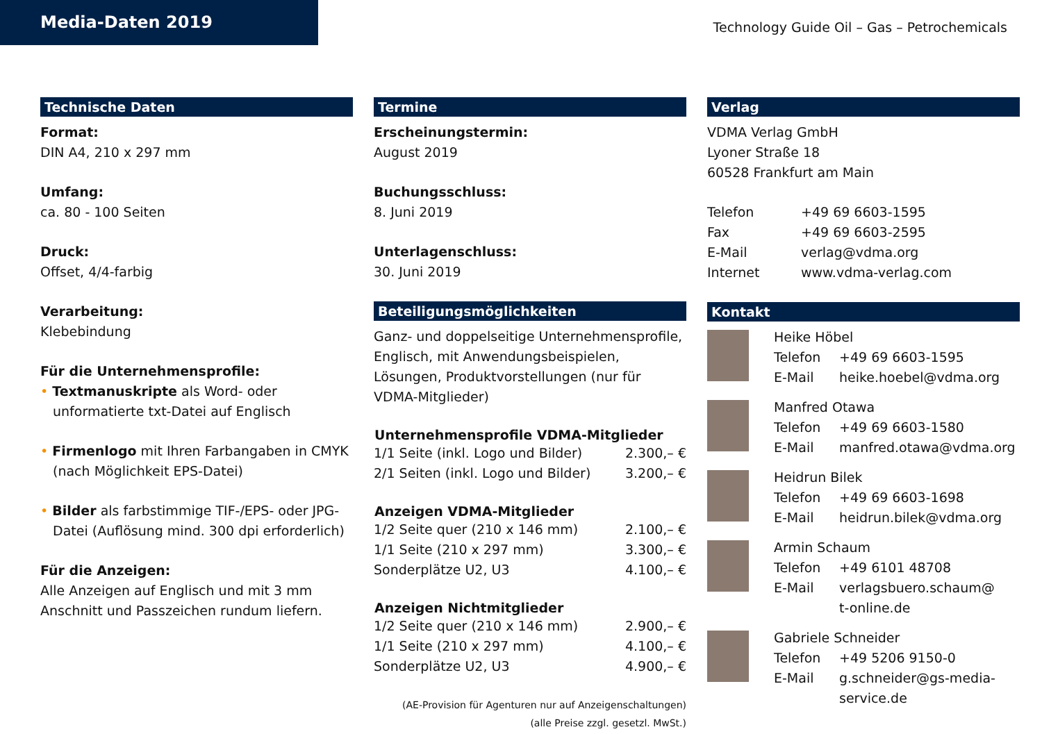Media-Daten 2019
Technology Guide Oil – Gas – Petrochemicals
Technische Daten
Format:
DIN A4, 210 x 297 mm
Umfang:
ca. 80 - 100 Seiten
Druck:
Offset, 4/4-farbig
Verarbeitung:
Klebebindung
Für die Unternehmensprofile:
• Textmanuskripte als Word- oder unformatierte txt-Datei auf Englisch
• Firmenlogo mit Ihren Farbangaben in CMYK (nach Möglichkeit EPS-Datei)
• Bilder als farbstimmige TIF-/EPS- oder JPG-Datei (Auflösung mind. 300 dpi erforderlich)
Für die Anzeigen:
Alle Anzeigen auf Englisch und mit 3 mm Anschnitt und Passzeichen rundum liefern.
Termine
Erscheinungstermin:
August 2019
Buchungsschluss:
8. Juni 2019
Unterlagenschluss:
30. Juni 2019
Beteiligungsmöglichkeiten
Ganz- und doppelseitige Unternehmensprofile, Englisch, mit Anwendungsbeispielen, Lösungen, Produktvorstellungen (nur für VDMA-Mitglieder)
| Unternehmensprofile VDMA-Mitglieder | |
| --- | --- |
| 1/1 Seite (inkl. Logo und Bilder) | 2.300,– € |
| 2/1 Seiten (inkl. Logo und Bilder) | 3.200,– € |
| Anzeigen VDMA-Mitglieder | |
| --- | --- |
| 1/2 Seite quer (210 x 146 mm) | 2.100,– € |
| 1/1 Seite (210 x 297 mm) | 3.300,– € |
| Sonderplätze U2, U3 | 4.100,– € |
| Anzeigen Nichtmitglieder | |
| --- | --- |
| 1/2 Seite quer (210 x 146 mm) | 2.900,– € |
| 1/1 Seite (210 x 297 mm) | 4.100,– € |
| Sonderplätze U2, U3 | 4.900,– € |
(AE-Provision für Agenturen nur auf Anzeigenschaltungen)
(alle Preise zzgl. gesetzl. MwSt.)
Verlag
VDMA Verlag GmbH
Lyoner Straße 18
60528 Frankfurt am Main
| Telefon | +49 69 6603-1595 |
| Fax | +49 69 6603-2595 |
| E-Mail | verlag@vdma.org |
| Internet | www.vdma-verlag.com |
Kontakt
| Heike Höbel | |
| Telefon | +49 69 6603-1595 |
| E-Mail | heike.hoebel@vdma.org |
| Manfred Otawa | |
| Telefon | +49 69 6603-1580 |
| E-Mail | manfred.otawa@vdma.org |
| Heidrun Bilek | |
| Telefon | +49 69 6603-1698 |
| E-Mail | heidrun.bilek@vdma.org |
| Armin Schaum | |
| Telefon | +49 6101 48708 |
| E-Mail | verlagsbuero.schaum@ t-online.de |
| Gabriele Schneider | |
| Telefon | +49 5206 9150-0 |
| E-Mail | g.schneider@gs-media- service.de |